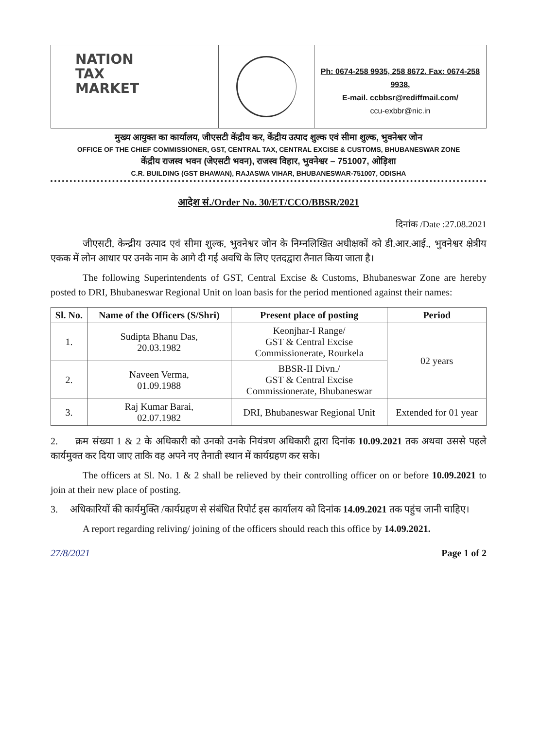NATION
TAX
MARKET
Ph: 0674-258 9935, 258 8672. Fax: 0674-258 9938,
E-mail. ccbbsr@rediffmail.com/
ccu-exbbr@nic.in
मुख्य आयुक्त का कार्यालय, जीएसटी केंद्रीय कर, केंद्रीय उत्पाद शुल्क एवं सीमा शुल्क, भुवनेश्वर जोन
OFFICE OF THE CHIEF COMMISSIONER, GST, CENTRAL TAX, CENTRAL EXCISE & CUSTOMS, BHUBANESWAR ZONE
केंद्रीय राजस्व भवन (जेएसटी भवन), राजस्व विहार, भुवनेश्वर – 751007, ओड़िशा
C.R. BUILDING (GST BHAWAN), RAJASWA VIHAR, BHUBANESWAR-751007, ODISHA
आदेश सं./Order No. 30/ET/CCO/BBSR/2021
दिनांक /Date :27.08.2021
जीएसटी, केन्द्रीय उत्पाद एवं सीमा शुल्क, भुवनेश्वर जोन के निम्नलिखित अधीक्षकों को डी.आर.आई., भुवनेश्वर क्षेत्रीय एकक में लोन आधार पर उनके नाम के आगे दी गई अवधि के लिए एतदद्वारा तैनात किया जाता है।
The following Superintendents of GST, Central Excise & Customs, Bhubaneswar Zone are hereby posted to DRI, Bhubaneswar Regional Unit on loan basis for the period mentioned against their names:
| Sl. No. | Name of the Officers (S/Shri) | Present place of posting | Period |
| --- | --- | --- | --- |
| 1. | Sudipta Bhanu Das, 20.03.1982 | Keonjhar-I Range/ GST & Central Excise Commissionerate, Rourkela | 02 years |
| 2. | Naveen Verma, 01.09.1988 | BBSR-II Divn./ GST & Central Excise Commissionerate, Bhubaneswar | |
| 3. | Raj Kumar Barai, 02.07.1982 | DRI, Bhubaneswar Regional Unit | Extended for 01 year |
2. क्रम संख्या 1 & 2 के अधिकारी को उनको उनके नियंत्रण अधिकारी द्वारा दिनांक 10.09.2021 तक अथवा उससे पहले कार्यमुक्त कर दिया जाए ताकि वह अपने नए तैनाती स्थान में कार्यग्रहण कर सके।
The officers at Sl. No. 1 & 2 shall be relieved by their controlling officer on or before 10.09.2021 to join at their new place of posting.
3. अधिकारियों की कार्यमुक्ति /कार्यग्रहण से संबंधित रिपोर्ट इस कार्यालय को दिनांक 14.09.2021 तक पहुंच जानी चाहिए।
A report regarding reliving/ joining of the officers should reach this office by 14.09.2021.
27/8/2021 Page 1 of 2